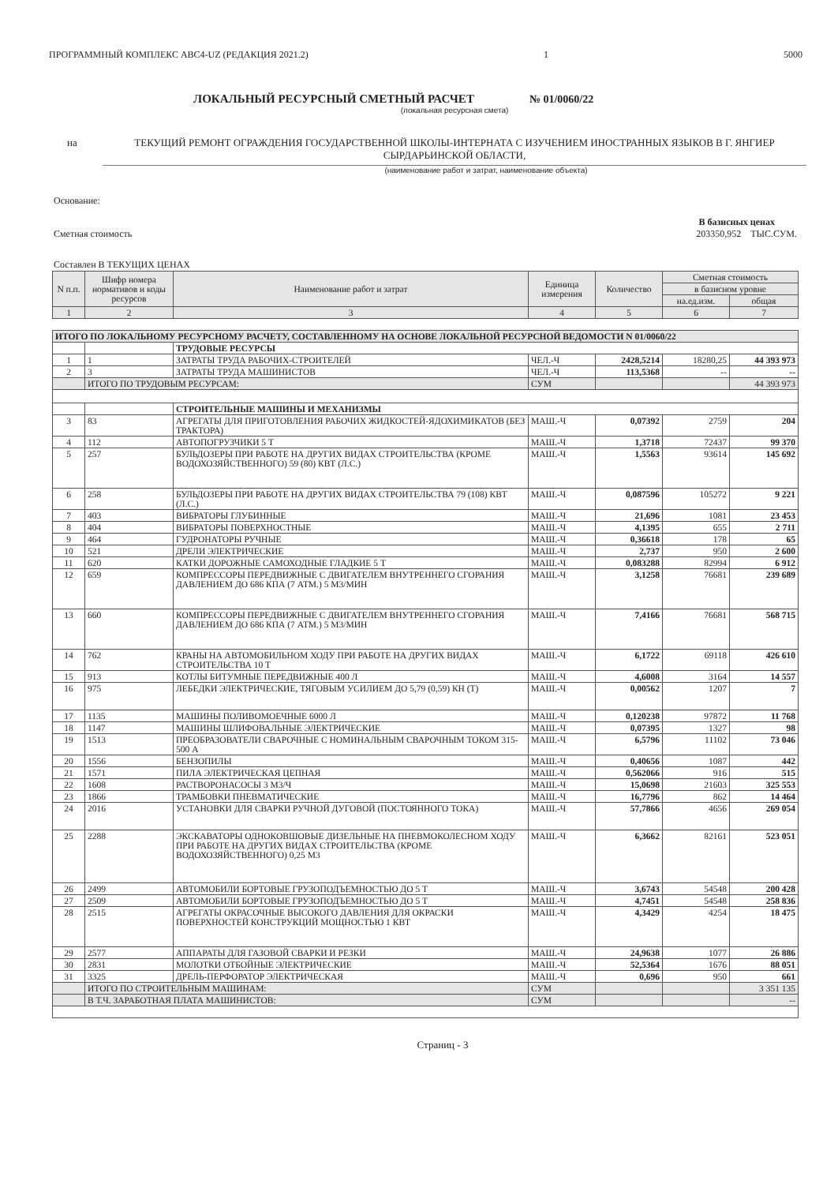ПРОГРАММНЫЙ КОМПЛЕКС АВС4-UZ (РЕДАКЦИЯ 2021.2) 1 5000
ЛОКАЛЬНЫЙ РЕСУРСНЫЙ СМЕТНЫЙ РАСЧЕТ
№ 01/0060/22
(локальная ресурсная смета)
на ТЕКУЩИЙ РЕМОНТ ОГРАЖДЕНИЯ ГОСУДАРСТВЕННОЙ ШКОЛЫ-ИНТЕРНАТА С ИЗУЧЕНИЕМ ИНОСТРАННЫХ ЯЗЫКОВ В Г. ЯНГИЕР СЫРДАРЬИНСКОЙ ОБЛАСТИ,
(наименование работ и затрат, наименование объекта)
Основание:
В базисных ценах
Сметная стоимость 203350,952 ТЫС.СУМ.
Составлен В ТЕКУЩИХ ЦЕНАХ
| N п.п. | Шифр номера нормативов и коды ресурсов | Наименование работ и затрат | Единица измерения | Количество | Сметная стоимость | |
| --- | --- | --- | --- | --- | --- | --- |
| | | | | | в базисном уровне | |
| | | | | | на.ед.изм. | общая |
| 1 | 2 | 3 | 4 | 5 | 6 | 7 |
| ИТОГО ПО ЛОКАЛЬНОМУ РЕСУРСНОМУ РАСЧЕТУ, СОСТАВЛЕННОМУ НА ОСНОВЕ ЛОКАЛЬНОЙ РЕСУРСНОЙ ВЕДОМОСТИ N 01/0060/22 | | | | | | |
| | | ТРУДОВЫЕ РЕСУРСЫ | | | | |
| 1 | 1 | ЗАТРАТЫ ТРУДА РАБОЧИХ-СТРОИТЕЛЕЙ | ЧЕЛ.-Ч | 2428,5214 | 18280,25 | 44 393 973 |
| 2 | 3 | ЗАТРАТЫ ТРУДА МАШИНИСТОВ | ЧЕЛ.-Ч | 113,5368 | -- | -- |
| | ИТОГО ПО ТРУДОВЫМ РЕСУРСАМ: | | СУМ | | | 44 393 973 |
| | | СТРОИТЕЛЬНЫЕ МАШИНЫ И МЕХАНИЗМЫ | | | | |
| 3 | 83 | АГРЕГАТЫ ДЛЯ ПРИГОТОВЛЕНИЯ РАБОЧИХ ЖИДКОСТЕЙ-ЯДОХИМИКАТОВ (БЕЗ ТРАКТОРА) | МАШ.-Ч | 0,07392 | 2759 | 204 |
| 4 | 112 | АВТОПОГРУЗЧИКИ 5 Т | МАШ.-Ч | 1,3718 | 72437 | 99 370 |
| 5 | 257 | БУЛЬДОЗЕРЫ ПРИ РАБОТЕ НА ДРУГИХ ВИДАХ СТРОИТЕЛЬСТВА (КРОМЕ ВОДОХОЗЯЙСТВЕННОГО) 59 (80) КВТ (Л.С.) | МАШ.-Ч | 1,5563 | 93614 | 145 692 |
| 6 | 258 | БУЛЬДОЗЕРЫ ПРИ РАБОТЕ НА ДРУГИХ ВИДАХ СТРОИТЕЛЬСТВА 79 (108) КВТ (Л.С.) | МАШ.-Ч | 0,087596 | 105272 | 9 221 |
| 7 | 403 | ВИБРАТОРЫ ГЛУБИННЫЕ | МАШ.-Ч | 21,696 | 1081 | 23 453 |
| 8 | 404 | ВИБРАТОРЫ ПОВЕРХНОСТНЫЕ | МАШ.-Ч | 4,1395 | 655 | 2 711 |
| 9 | 464 | ГУДРОНАТОРЫ РУЧНЫЕ | МАШ.-Ч | 0,36618 | 178 | 65 |
| 10 | 521 | ДРЕЛИ ЭЛЕКТРИЧЕСКИЕ | МАШ.-Ч | 2,737 | 950 | 2 600 |
| 11 | 620 | КАТКИ ДОРОЖНЫЕ САМОХОДНЫЕ ГЛАДКИЕ 5 Т | МАШ.-Ч | 0,083288 | 82994 | 6 912 |
| 12 | 659 | КОМПРЕССОРЫ ПЕРЕДВИЖНЫЕ С ДВИГАТЕЛЕМ ВНУТРЕННЕГО СГОРАНИЯ ДАВЛЕНИЕМ ДО 686 КПА (7 АТМ.) 5 М3/МИН | МАШ.-Ч | 3,1258 | 76681 | 239 689 |
| 13 | 660 | КОМПРЕССОРЫ ПЕРЕДВИЖНЫЕ С ДВИГАТЕЛЕМ ВНУТРЕННЕГО СГОРАНИЯ ДАВЛЕНИЕМ ДО 686 КПА (7 АТМ.) 5 М3/МИН | МАШ.-Ч | 7,4166 | 76681 | 568 715 |
| 14 | 762 | КРАНЫ НА АВТОМОБИЛЬНОМ ХОДУ ПРИ РАБОТЕ НА ДРУГИХ ВИДАХ СТРОИТЕЛЬСТВА 10 Т | МАШ.-Ч | 6,1722 | 69118 | 426 610 |
| 15 | 913 | КОТЛЫ БИТУМНЫЕ ПЕРЕДВИЖНЫЕ 400 Л | МАШ.-Ч | 4,6008 | 3164 | 14 557 |
| 16 | 975 | ЛЕБЕДКИ ЭЛЕКТРИЧЕСКИЕ, ТЯГОВЫМ УСИЛИЕМ ДО 5,79 (0,59) КН (Т) | МАШ.-Ч | 0,00562 | 1207 | 7 |
| 17 | 1135 | МАШИНЫ ПОЛИВОМОЕЧНЫЕ 6000 Л | МАШ.-Ч | 0,120238 | 97872 | 11 768 |
| 18 | 1147 | МАШИНЫ ШЛИФОВАЛЬНЫЕ ЭЛЕКТРИЧЕСКИЕ | МАШ.-Ч | 0,07395 | 1327 | 98 |
| 19 | 1513 | ПРЕОБРАЗОВАТЕЛИ СВАРОЧНЫЕ С НОМИНАЛЬНЫМ СВАРОЧНЫМ ТОКОМ 315-500 А | МАШ.-Ч | 6,5796 | 11102 | 73 046 |
| 20 | 1556 | БЕНЗОПИЛЫ | МАШ.-Ч | 0,40656 | 1087 | 442 |
| 21 | 1571 | ПИЛА ЭЛЕКТРИЧЕСКАЯ ЦЕПНАЯ | МАШ.-Ч | 0,562066 | 916 | 515 |
| 22 | 1608 | РАСТВОРОНАСОСЫ 3 М3/Ч | МАШ.-Ч | 15,0698 | 21603 | 325 553 |
| 23 | 1866 | ТРАМБОВКИ ПНЕВМАТИЧЕСКИЕ | МАШ.-Ч | 16,7796 | 862 | 14 464 |
| 24 | 2016 | УСТАНОВКИ ДЛЯ СВАРКИ РУЧНОЙ ДУГОВОЙ (ПОСТОЯННОГО ТОКА) | МАШ.-Ч | 57,7866 | 4656 | 269 054 |
| 25 | 2288 | ЭКСКАВАТОРЫ ОДНОКОВШОВЫЕ ДИЗЕЛЬНЫЕ НА ПНЕВМОКОЛЕСНОМ ХОДУ ПРИ РАБОТЕ НА ДРУГИХ ВИДАХ СТРОИТЕЛЬСТВА (КРОМЕ ВОДОХОЗЯЙСТВЕННОГО) 0,25 М3 | МАШ.-Ч | 6,3662 | 82161 | 523 051 |
| 26 | 2499 | АВТОМОБИЛИ БОРТОВЫЕ ГРУЗОПОДЪЕМНОСТЬЮ ДО 5 Т | МАШ.-Ч | 3,6743 | 54548 | 200 428 |
| 27 | 2509 | АВТОМОБИЛИ БОРТОВЫЕ ГРУЗОПОДЪЕМНОСТЬЮ ДО 5 Т | МАШ.-Ч | 4,7451 | 54548 | 258 836 |
| 28 | 2515 | АГРЕГАТЫ ОКРАСОЧНЫЕ ВЫСОКОГО ДАВЛЕНИЯ ДЛЯ ОКРАСКИ ПОВЕРХНОСТЕЙ КОНСТРУКЦИЙ МОЩНОСТЬЮ 1 КВТ | МАШ.-Ч | 4,3429 | 4254 | 18 475 |
| 29 | 2577 | АППАРАТЫ ДЛЯ ГАЗОВОЙ СВАРКИ И РЕЗКИ | МАШ.-Ч | 24,9638 | 1077 | 26 886 |
| 30 | 2831 | МОЛОТКИ ОТБОЙНЫЕ ЭЛЕКТРИЧЕСКИЕ | МАШ.-Ч | 52,5364 | 1676 | 88 051 |
| 31 | 3325 | ДРЕЛЬ-ПЕРФОРАТОР ЭЛЕКТРИЧЕСКАЯ | МАШ.-Ч | 0,696 | 950 | 661 |
| | ИТОГО ПО СТРОИТЕЛЬНЫМ МАШИНАМ: | | СУМ | | | 3 351 135 |
| | В Т.Ч. ЗАРАБОТНАЯ ПЛАТА МАШИНИСТОВ: | | СУМ | | | -- |
Страниц - 3